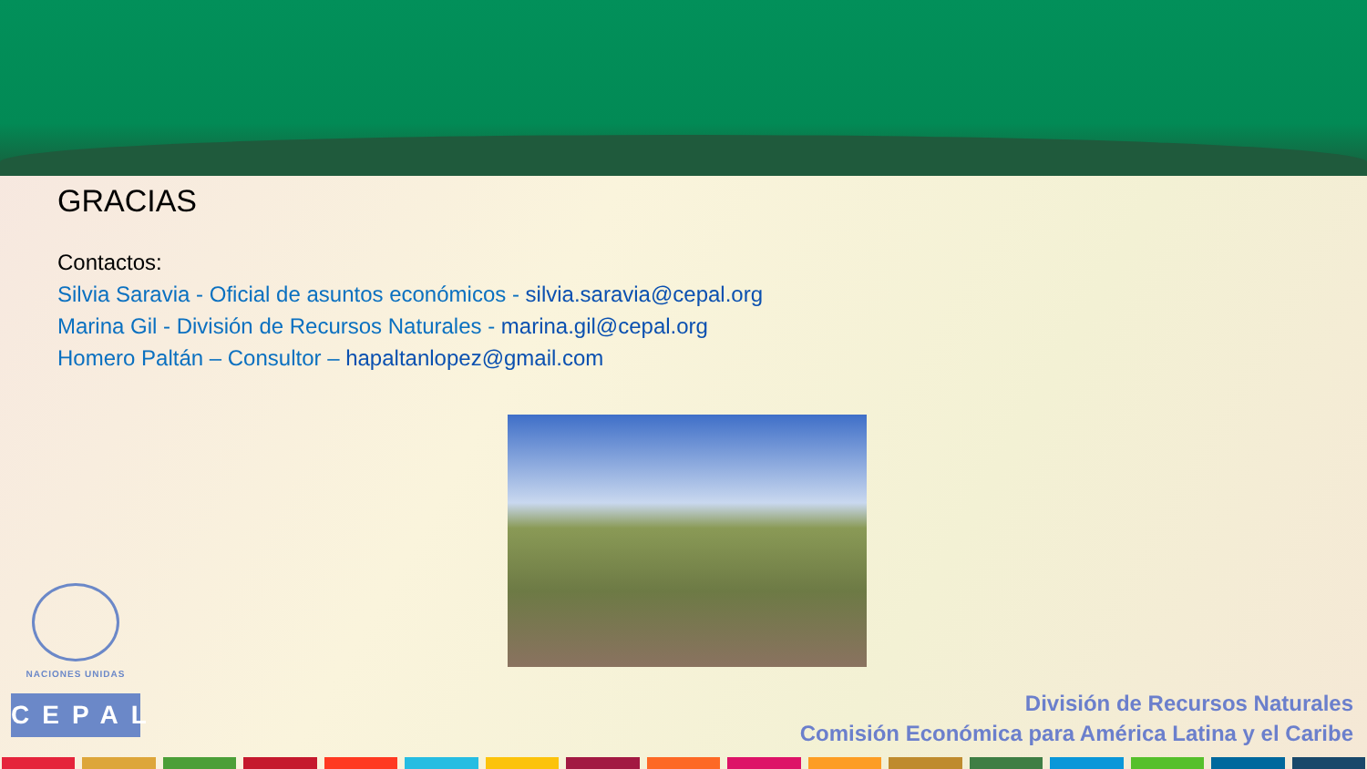GRACIAS
Contactos:
Silvia Saravia - Oficial de asuntos económicos - silvia.saravia@cepal.org
Marina Gil - División de Recursos Naturales - marina.gil@cepal.org
Homero Paltán – Consultor – hapaltanlopez@gmail.com
NACIONES UNIDAS
CEPAL
División de Recursos Naturales
Comisión Económica para América Latina y el Caribe